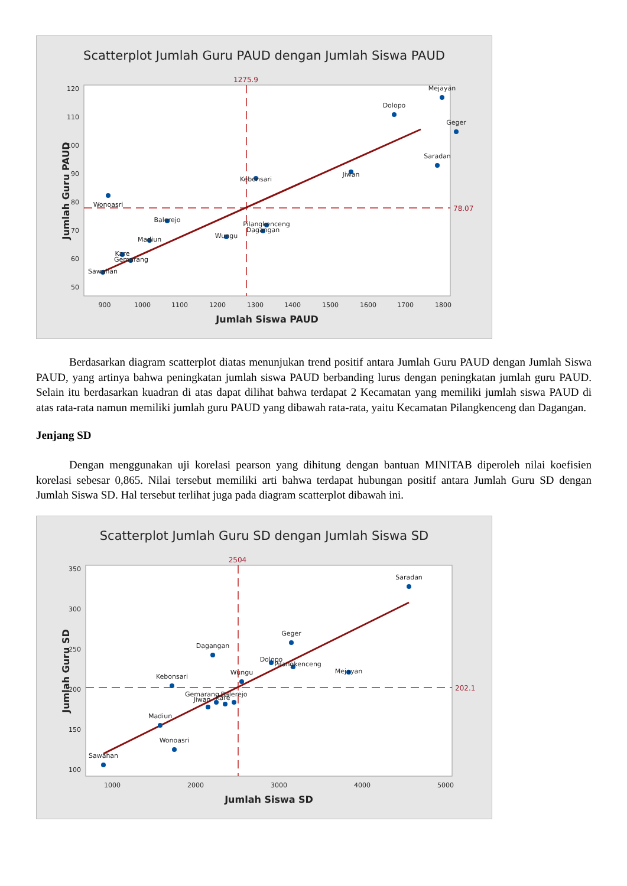Scatterplot Jumlah Guru PAUD dengan Jumlah Siswa PAUD
1275.9
78.07
120
110
100
90
80
70
60
50
900
1000
1100
1200
1300
1400
1500
1600
1700
1800
Jumlah Siswa PAUD
Jumlah Guru PAUD
Mejayan
Dolopo
Geger
Saradan
Jiwan
Kebonsari
Wonoasri
Balerejo
Pilangkenceng
Dagangan
Wungu
Madiun
Kare
Gemarang
Sawahan
Berdasarkan diagram scatterplot diatas menunjukan trend positif antara Jumlah Guru PAUD dengan Jumlah Siswa PAUD, yang artinya bahwa peningkatan jumlah siswa PAUD berbanding lurus dengan peningkatan jumlah guru PAUD. Selain itu berdasarkan kuadran di atas dapat dilihat bahwa terdapat 2 Kecamatan yang memiliki jumlah siswa PAUD di atas rata-rata namun memiliki jumlah guru PAUD yang dibawah rata-rata, yaitu Kecamatan Pilangkenceng dan Dagangan.
Jenjang SD
Dengan menggunakan uji korelasi pearson yang dihitung dengan bantuan MINITAB diperoleh nilai koefisien korelasi sebesar 0,865. Nilai tersebut memiliki arti bahwa terdapat hubungan positif antara Jumlah Guru SD dengan Jumlah Siswa SD. Hal tersebut terlihat juga pada diagram scatterplot dibawah ini.
Scatterplot Jumlah Guru SD dengan Jumlah Siswa SD
2504
202.1
350
300
250
200
150
100
1000
2000
3000
4000
5000
Jumlah Siswa SD
Jumlah Guru SD
Saradan
Geger
Dagangan
Dolopo
Pilangkenceng
Mejayan
Wungu
Kebonsari
Gemarang
Balerejo
Kare
Jiwan
Madiun
Wonoasri
Sawahan